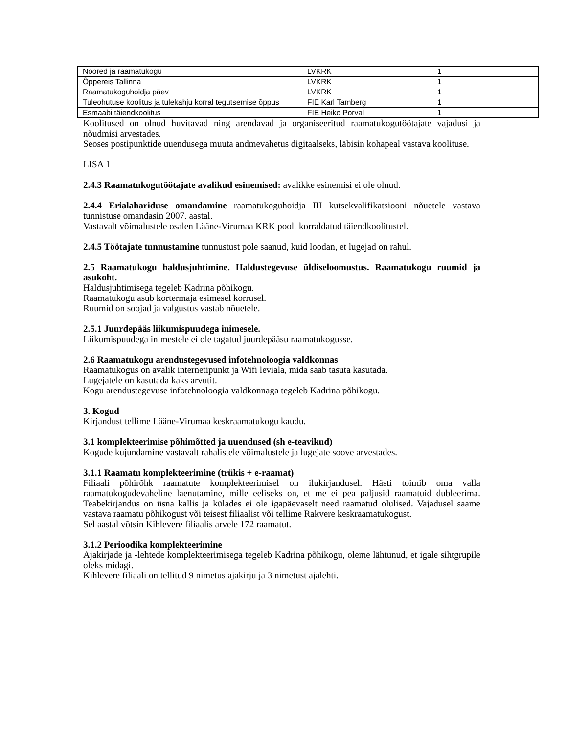| Noored ja raamatukogu | LVKRK | 1 |
| Õppereis Tallinna | LVKRK | 1 |
| Raamatukoguhoidja päev | LVKRK | 1 |
| Tuleohutuse koolitus ja tulekahju korral tegutsemise õppus | FIE Karl Tamberg | 1 |
| Esmaabi täiendkoolitus | FIE Heiko Porval | 1 |
Koolitused on olnud huvitavad ning arendavad ja organiseeritud raamatukogutöötajate vajadusi ja nõudmisi arvestades.
Seoses postipunktide uuendusega muuta andmevahetus digitaalseks, läbisin kohapeal vastava koolituse.
LISA 1
2.4.3 Raamatukogutöötajate avalikud esinemised: avalikke esinemisi ei ole olnud.
2.4.4 Erialahariduse omandamine raamatukoguhoidja III kutsekvalifikatsiooni nõuetele vastava tunnistuse omandasin 2007. aastal.
Vastavalt võimalustele osalen Lääne-Virumaa KRK poolt korraldatud täiendkoolitustel.
2.4.5 Töötajate tunnustamine tunnustust pole saanud, kuid loodan, et lugejad on rahul.
2.5 Raamatukogu haldusjuhtimine. Haldustegevuse üldiseloomustus. Raamatukogu ruumid ja asukoht.
Haldusjuhtimisega tegeleb Kadrina põhikogu.
Raamatukogu asub kortermaja esimesel korrusel.
Ruumid on soojad ja valgustus vastab nõuetele.
2.5.1 Juurdepääs liikumispuudega inimesele.
Liikumispuudega inimestele ei ole tagatud juurdepääsu raamatukogusse.
2.6 Raamatukogu arendustegevused infotehnoloogia valdkonnas
Raamatukogus on avalik internetipunkt ja Wifi leviala, mida saab tasuta kasutada.
Lugejatele on kasutada kaks arvutit.
Kogu arendustegevuse infotehnoloogia valdkonnaga tegeleb Kadrina põhikogu.
3. Kogud
Kirjandust tellime Lääne-Virumaa keskraamatukogu kaudu.
3.1 komplekteerimise põhimõtted ja uuendused (sh e-teavikud)
Kogude kujundamine vastavalt rahalistele võimalustele ja lugejate soove arvestades.
3.1.1 Raamatu komplekteerimine (trükis + e-raamat)
Filiaali põhirõhk raamatute komplekteerimisel on ilukirjandusel. Hästi toimib oma valla raamatukogudevaheline laenutamine, mille eeliseks on, et me ei pea paljusid raamatuid dubleerima. Teabekirjandus on üsna kallis ja külades ei ole igapäevaselt need raamatud olulised. Vajadusel saame vastava raamatu põhikogust või teisest filiaalist või tellime Rakvere keskraamatukogust.
Sel aastal võtsin Kihlevere filiaalis arvele 172 raamatut.
3.1.2 Perioodika komplekteerimine
Ajakirjade ja -lehtede komplekteerimisega tegeleb Kadrina põhikogu, oleme lähtunud, et igale sihtgrupile oleks midagi.
Kihlevere filiaali on tellitud 9 nimetus ajakirju ja 3 nimetust ajalehti.